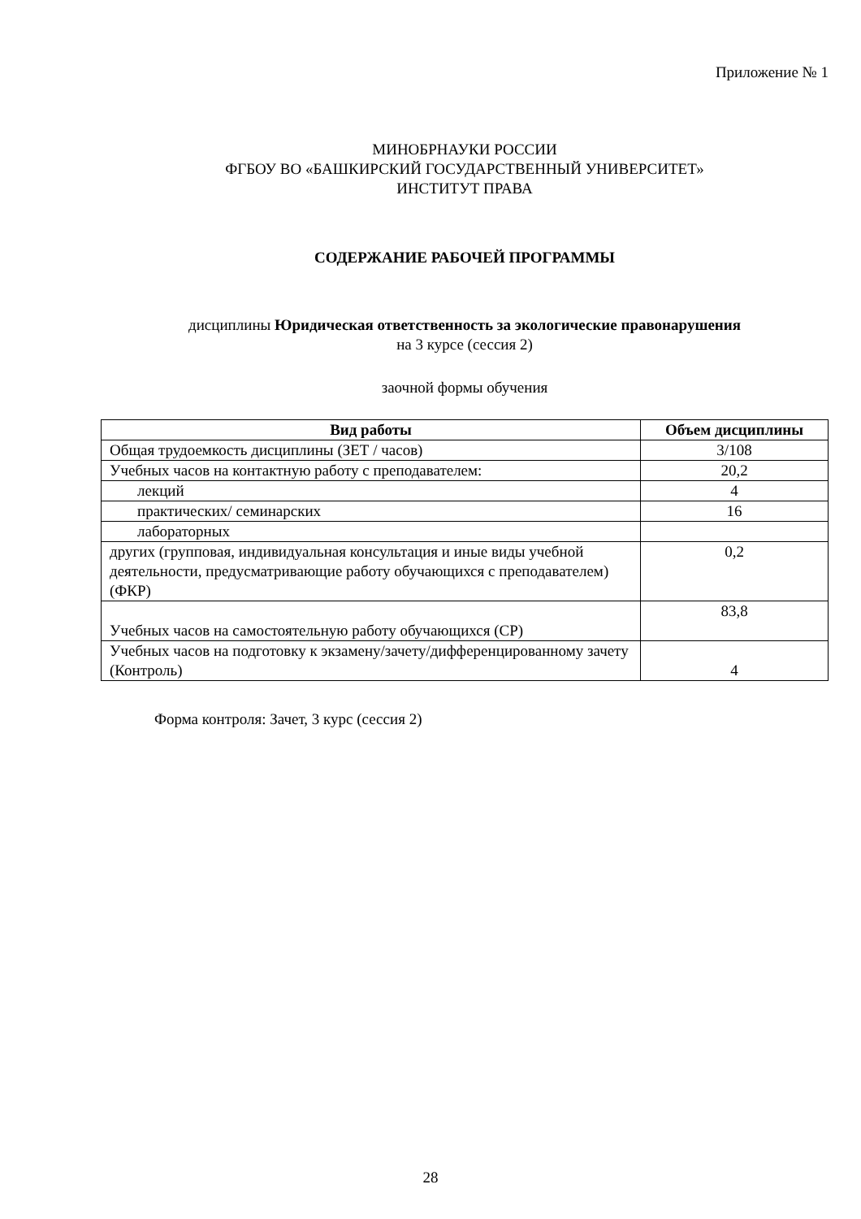Приложение № 1
МИНОБРНАУКИ РОССИИ
ФГБОУ ВО «БАШКИРСКИЙ ГОСУДАРСТВЕННЫЙ УНИВЕРСИТЕТ»
ИНСТИТУТ ПРАВА
СОДЕРЖАНИЕ РАБОЧЕЙ ПРОГРАММЫ
дисциплины Юридическая ответственность за экологические правонарушения
на 3 курсе (сессия 2)
заочной формы обучения
| Вид работы | Объем дисциплины |
| --- | --- |
| Общая трудоемкость дисциплины (ЗЕТ / часов) | 3/108 |
| Учебных часов на контактную работу с преподавателем: | 20,2 |
| лекций | 4 |
| практических/ семинарских | 16 |
| лабораторных | |
| других (групповая, индивидуальная консультация и иные виды учебной деятельности, предусматривающие работу обучающихся с преподавателем) (ФКР) | 0,2 |
| Учебных часов на самостоятельную работу обучающихся (СР) | 83,8 |
| Учебных часов на подготовку к экзамену/зачету/дифференцированному зачету (Контроль) | 4 |
Форма контроля: Зачет, 3 курс (сессия 2)
28